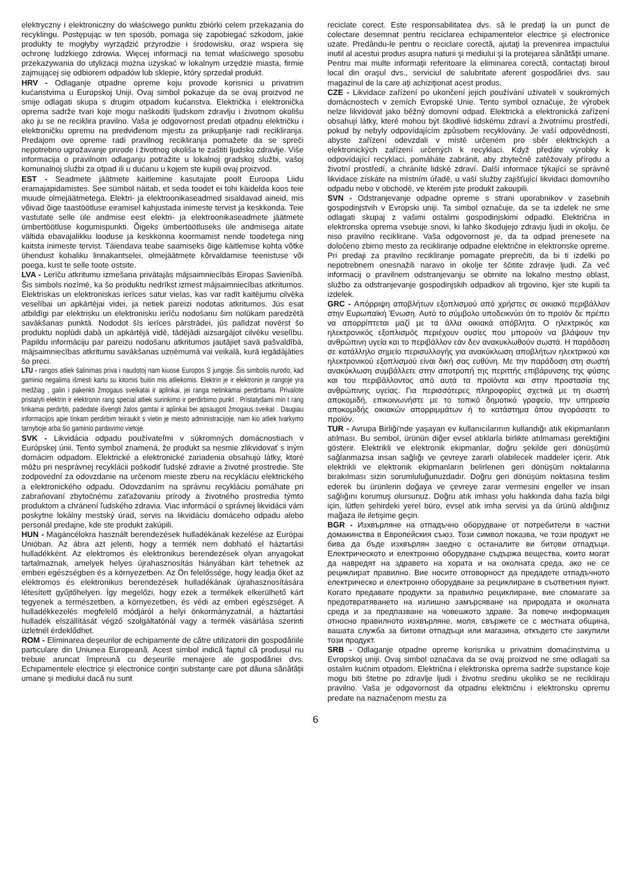elektryczny i elektroniczny do właściwego punktu zbiórki celem przekazania do recyklingu. Postępując w ten sposób, pomaga się zapobiegać szkodom, jakie produkty te mogłyby wyrządzić przyrodzie i środowisku, oraz wspiera się ochronę ludzkiego zdrowia. Więcej informacji na temat właściwego sposobu przekazywania do utylizacji można uzyskać w lokalnym urzędzie miasta, firmie zajmującej się odbiorem odpadów lub sklepie, który sprzedał produkt.
HRV - Odlaganje otpadne opreme koju provode korisnici u privatnim kućanstvima u Europskoj Uniji. Ovaj simbol pokazuje da se ovaj proizvod ne smije odlagati skupa s drugim otpadom kućanstva. Električka i elektronička oprema sadrže tvari koje mogu naškoditi ljudskom zdravlju i životnom okolišu ako ju se ne reciklira pravilno. Vaša je odgovornost predati otpadnu električku i elektroničku opremu na predviđenom mjestu za prikupljanje radi recikliranja. Predajom ove opreme radi pravilnog recikliranja pomažete da se spreči nepotrebno ugrožavanje prirode i životnog okoliša te zaštiti ljudsko zdravlje. Više informacija o pravilnom odlaganju potražite u lokalnoj gradskoj službi, vašoj komunalnoj službi za otpad ili u dućanu u kojem ste kupili ovaj proizvod.
EST - Seadmete jäätmete käitlemine kasutajate poolt Euroopa Liidu eramajapidamistes. See sümbol näitab, et seda toodet ei tohi käidelda koos teie muude olmejäätmetega. Elektri- ja elektroonikaseadmed sisaldavad aineid, mis võivad õige taastöötluse eiramisel kahjustada inimeste tervist ja keskkonda. Teie vastutate selle üle andmise eest elektri- ja elektroonikaseadmete jäätmete ümbertöötluse kogumispunkti. Õigeks ümbertöötluseks üle andmisega aitate vältida ebavajalikku looduse ja keskkonna koormamist nende toodetega ning kaitsta inimeste tervist. Täiendava teabe saamiseks õige käitlemise kohta võtke ühendust kohaliku linnakantselei, olmejäätmete kõrvaldamise teenistuse või poega, kust te selle toote ostsite.
LVA - Lerīču atkritumu izmešana privātajās mājsaimniecībās Eiropas Savienībā. Šis simbols nozīmē, ka šo produktu nedrīkst izmest mājsaimniecības atkritumos. Elektriskas un elektroniskas ierīces satur vielas, kas var radīt kaitējumu cilvēka veselībai un apkārtējai videi, ja netiek pareizi nodotas atkritumos. Jūs esat atbildīgi par elektrisku un elektronisku ierīču nodošanu šim nolūkam paredzētā savākšanas punktā. Nododot šīs ierīces pārstrādei, jūs palīdzat novērst šo produktu noplūdi dabā un apkārtējā vidē, tādējādi aizsargājot cilvēku veselību. Papildu informāciju par pareizu nodošanu atkritumos jautājiet savā pašvaldībā, mājsaimniecības atkritumu savākšanas uzņēmumā vai veikalā, kurā iegādājāties šo preci.
LTU - rangos atliek šalinimas priva i naudotoj nam kiuose Europos S jungoje. Šis simbolis nurodo, kad gaminio negalima išmesti kartu su kitomis buitin mis atliekomis. Elektrin je ir elektronin je rangoje yra medžiag , galin i pakenkti žmogaus sveikatai ir aplinkai, jei ranga netinkamai perdirbama. Privalote pristatyti elektrin ir elektronin rang special atliek surinkimo ir perdirbimo punkt . Pristatydami min t rang tinkamai perdirbti, padedate išvengti žalos gamtai ir aplinkai bei apsaugoti žmogaus sveikat . Daugiau informacijos apie tinkam perdirbim teiraukit s vietin je miesto administracijoje, nam kio atliek tvarkymo tarnyboje arba šio gaminio pardavimo vietoje.
SVK - Likvidácia odpadu používateľmi v súkromných domácnostiach v Európskej únii. Tento symbol znamená, že produkt sa nesmie zlikvidovať s iným domácim odpadom. Elektrické a elektronické zariadenia obsahujú látky, ktoré môžu pri nesprávnej recyklácii poškodiť ľudské zdravie a životné prostredie. Ste zodpovední za odovzdanie na určenom mieste zberu na recykláciu elektrického a elektronického odpadu. Odovzdaním na správnu recykláciu pomáhate pri zabraňovaní zbytočnému zaťažovaniu prírody a životného prostredia týmto produktom a chránení ľudského zdravia. Viac informácií o správnej likvidácii vám poskytne lokálny mestský úrad, servis na likvidáciu domáceho odpadu alebo personál predajne, kde ste produkt zakúpili.
HUN - Magáncélokra használt berendezések hulladékának kezelése az Európai Unióban. Az ábra azt jelenti, hogy a termék nem dobható el háztartási hulladékként. Az elektromos és elektronikus berendezések olyan anyagokat tartalmaznak, amelyek helyes újrahasznosítás hiányában kárt tehetnek az emberi egészségben és a környezetben. Az Ön felelőssége, hogy leadja őket az elektromos és elektronikus berendezések hulladékának újrahasznosítására létesített gyűjtőhelyen. Így megelőzi, hogy ezek a termékek elkerülhető kárt tegyenek a természetben, a környezetben, és védi az emberi egészséget. A hulladékkezelés megfelelő módjáról a helyi önkormányzatnál, a háztartási hulladék elszállítását végző szolgáltatónál vagy a termék vásárlása szerinti üzletnél érdeklődhet.
ROM - Eliminarea deşeurilor de echipamente de către utilizatorii din gospodăriile particulare din Uniunea Europeană. Acest simbol indică faptul că produsul nu trebuie aruncat împreună cu deşeurile menajere ale gospodăriei dvs. Echipamentele electrice şi electronice conţin substanţe care pot dăuna sănătăţii umane şi mediului dacă nu sunt
reciclate corect. Este responsabilitatea dvs. să le predaţi la un punct de colectare desemnat pentru reciclarea echipamentelor electrice şi electronice uzate. Predându-le pentru o reciclare corectă, ajutaţi la prevenirea impactului inutil al acestui produs asupra naturii şi mediului şi la protejarea sănătăţii umane. Pentru mai multe informaţii referitoare la eliminarea corectă, contactaţi biroul local din oraşul dvs., serviciul de salubritate aferent gospodăriei dvs. sau magazinul de la care aţi achiziţionat acest produs.
CZE - Likvidace zařízení po ukončení jejich používání uživateli v soukromých domácnostech v zemích Evropské Unie. Tento symbol označuje, že výrobek nelze likvidovat jako běžný domovní odpad. Elektrická a elektronická zařízení obsahují látky, které mohou být škodlivé lidskému zdraví a životnímu prostředí, pokud by nebyly odpovídajícím způsobem recyklovány. Je vaší odpovědností, abyste zařízení odevzdali v místě určeném pro sběr elektrických a elektronických zařízení určených k recyklaci. Když předáte výrobky k odpovídající recyklaci, pomáháte zabránit, aby zbytečně zatěžovaly přírodu a životní prostředí, a chráníte lidské zdraví. Další informace týkající se správné likvidace získáte na místním úřadě, u vaší služby zajišťující likvidaci domovního odpadu nebo v obchodě, ve kterém jste produkt zakoupili.
SVN - Odstranjevanje odpadne opreme s strani uporabnikov v zasebnih gospodinjstvih v Evropski uniji. Ta simbol označuje, da se ta izdelek ne sme odlagati skupaj z vašimi ostalimi gospodinjskimi odpadki. Električna in elektronska oprema vsebuje snovi, ki lahko škodujejo zdravju ljudi in okolju, če niso pravilno reciklirane. Vaša odgovornost je, da ta odpad prenesete na določeno zbirno mesto za recikliranje odpadne električne in elektronske opreme. Pri predaji za pravilno recikliranje pomagate preprečiti, da bi ti izdelki po nepotrebnem onesnažili naravo in okolje ter ščitite zdravje ljudi. Za več informacij o pravilnem odstranjevanju se obrnite na lokalno mestno oblast, službo za odstranjevanje gospodinjskih odpadkov ali trgovino, kjer ste kupili ta izdelek.
GRC - Απόρριψη αποβλήτων εξοπλισμού από χρήστες σε οικιακό περιβάλλον στην Ευρωπαϊκή Ένωση. Αυτό το σύμβολο υποδεικνύει ότι το προϊόν δε πρέπει να απορρίπτεται μαζί με τα άλλα οικιακά απόβλητα. Ο ηλεκτρικός και ηλεκτρονικός εξοπλισμός περιέχουν ουσίες που μπορούν να βλάψουν την ανθρώπινη υγεία και το περιβάλλον εάν δεν ανακυκλωθούν σωστά. Η παράδοση σε κατάλληλο σημείο περισυλλογής για ανακύκλωση αποβλήτων ηλεκτρικού και ηλεκτρονικού εξοπλισμού είναι δική σας ευθύνη. Με την παράδοση στη σωστή ανακύκλωση συμβάλλετε στην αποτροπή της περιττής επιβάρυνσης της φύσης και του περιβάλλοντος από αυτά τα προϊόντα και στην προστασία της ανθρώπινης υγείας. Για περισσότερες πληροφορίες σχετικά με τη σωστή αποκομιδή, επικοινωνήστε με το τοπικό δημοτικό γραφείο, την υπηρεσία αποκομιδής οικιακών απορριμμάτων ή το κατάστημα όπου αγοράσατε το προϊόν.
TUR - Avrupa Birliği'nde yaşayan ev kullanıcılarının kullandığı atık ekipmanların atılması. Bu sembol, ürünün diğer evsel atıklarla birlikte atılmaması gerektiğini gösterir. Elektrikli ve elektronik ekipmanlar, doğru şekilde geri dönüşümü sağlanmazsa insan sağlığı ve çevreye zararlı olabilecek maddeler içerir. Atık elektrikli ve elektronik ekipmanların belirlenen geri dönüşüm noktalarına bırakılması sizin sorumluluğunuzdadır. Doğru geri dönüşüm noktasına teslim ederek bu ürünlerin doğaya ve çevreye zarar vermesini engeller ve insan sağlığını korumuş olursunuz. Doğru atık imhası yolu hakkında daha fazla bilgi için, lütfen şehirdeki yerel büro, evsel atık imha servisi ya da ürünü aldığınız mağaza ile iletişime geçin.
BGR - Изхвърляне на отпадъчно оборудване от потребители в частни домакинства в Европейския съюз. Този символ показва, че този продукт не бива да бъде изхвърлян заедно с останалите ви битови отпадъци. Електрическото и електронно оборудване съдържа вещества, които могат да навредят на здравето на хората и на околната среда, ако не се рециклират правилно. Вие носите отговорност да предадете отпадъчното електрическо и електронно оборудване за рециклиране в съответния пункт. Когато предавате продукти за правилно рециклиране, вие спомагате за предотвратяването на излишно замърсяване на природата и околната среда и за предпазване на човешкото здраве. За повече информация относно правилното изхвърляне, моля, свържете се с местната община, вашата служба за битови отпадъци или магазина, откъдето сте закупили този продукт.
SRB - Odlaganje otpadne opreme korisnika u privatnim domaćinstvima u Evropskoj uniji. Ovaj simbol označava da se ovaj proizvod ne sme odlagati sa ostalim kućnim otpadom. Električna i elektronska oprema sadrže supstance koje mogu biti štetne po zdravlje ljudi i životnu sredinu ukoliko se ne recikliraju pravilno. Vaša je odgovornost da otpadnu električnu i elektronsku opremu predate na naznačenom mestu za
6